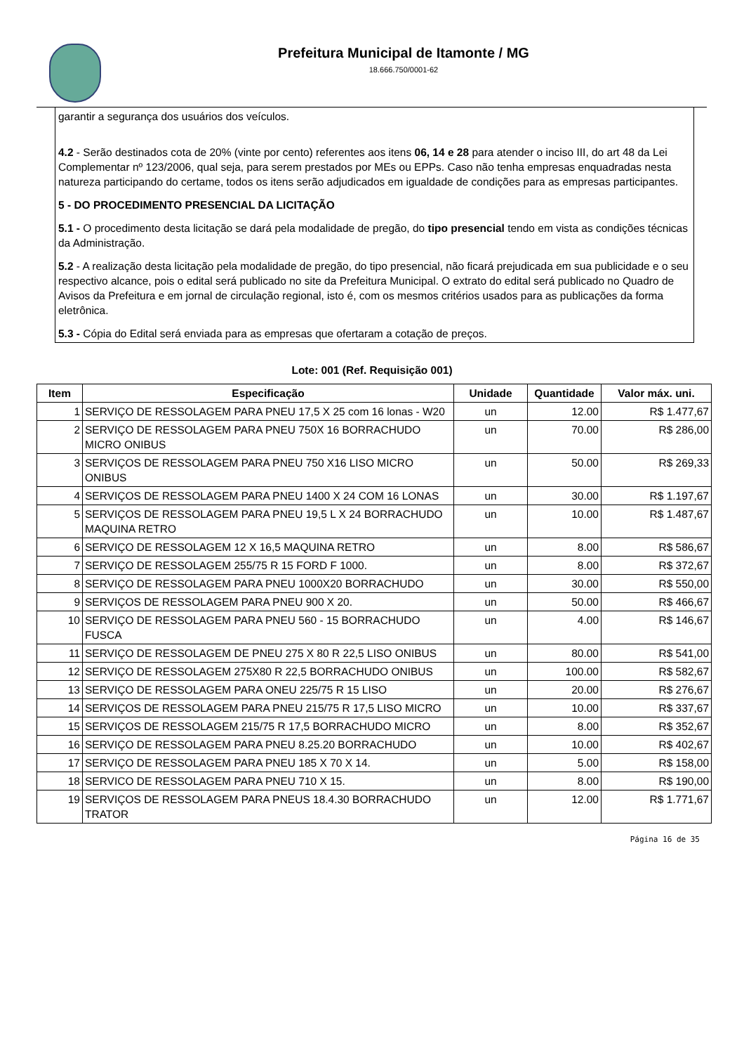Prefeitura Municipal de Itamonte / MG
18.666.750/0001-62
garantir a segurança dos usuários dos veículos.
4.2 - Serão destinados cota de 20% (vinte por cento) referentes aos itens 06, 14 e 28 para atender o inciso III, do art 48 da Lei Complementar nº 123/2006, qual seja, para serem prestados por MEs ou EPPs. Caso não tenha empresas enquadradas nesta natureza participando do certame, todos os itens serão adjudicados em igualdade de condições para as empresas participantes.
5 - DO PROCEDIMENTO PRESENCIAL DA LICITAÇÃO
5.1 - O procedimento desta licitação se dará pela modalidade de pregão, do tipo presencial tendo em vista as condições técnicas da Administração.
5.2 - A realização desta licitação pela modalidade de pregão, do tipo presencial, não ficará prejudicada em sua publicidade e o seu respectivo alcance, pois o edital será publicado no site da Prefeitura Municipal. O extrato do edital será publicado no Quadro de Avisos da Prefeitura e em jornal de circulação regional, isto é, com os mesmos critérios usados para as publicações da forma eletrônica.
5.3 - Cópia do Edital será enviada para as empresas que ofertaram a cotação de preços.
Lote: 001 (Ref. Requisição 001)
| Item | Especificação | Unidade | Quantidade | Valor máx. uni. |
| --- | --- | --- | --- | --- |
| 1 | SERVIÇO DE RESSOLAGEM PARA PNEU 17,5 X 25 com 16 lonas - W20 | un | 12.00 | R$ 1.477,67 |
| 2 | SERVIÇO DE RESSOLAGEM PARA PNEU 750X 16 BORRACHUDO MICRO ONIBUS | un | 70.00 | R$ 286,00 |
| 3 | SERVIÇOS DE RESSOLAGEM PARA PNEU 750 X16 LISO MICRO ONIBUS | un | 50.00 | R$ 269,33 |
| 4 | SERVIÇOS DE RESSOLAGEM PARA PNEU 1400 X 24 COM 16 LONAS | un | 30.00 | R$ 1.197,67 |
| 5 | SERVIÇOS DE RESSOLAGEM PARA PNEU 19,5 L X 24 BORRACHUDO MAQUINA RETRO | un | 10.00 | R$ 1.487,67 |
| 6 | SERVIÇO DE RESSOLAGEM 12 X 16,5 MAQUINA RETRO | un | 8.00 | R$ 586,67 |
| 7 | SERVIÇO DE RESSOLAGEM 255/75 R 15 FORD F 1000. | un | 8.00 | R$ 372,67 |
| 8 | SERVIÇO DE RESSOLAGEM PARA PNEU 1000X20 BORRACHUDO | un | 30.00 | R$ 550,00 |
| 9 | SERVIÇOS DE RESSOLAGEM PARA PNEU 900 X 20. | un | 50.00 | R$ 466,67 |
| 10 | SERVIÇO DE RESSOLAGEM PARA PNEU 560 - 15 BORRACHUDO FUSCA | un | 4.00 | R$ 146,67 |
| 11 | SERVIÇO DE RESSOLAGEM DE PNEU 275 X 80 R 22,5 LISO ONIBUS | un | 80.00 | R$ 541,00 |
| 12 | SERVIÇO DE RESSOLAGEM 275X80 R 22,5 BORRACHUDO ONIBUS | un | 100.00 | R$ 582,67 |
| 13 | SERVIÇO DE RESSOLAGEM PARA ONEU 225/75 R 15 LISO | un | 20.00 | R$ 276,67 |
| 14 | SERVIÇOS DE RESSOLAGEM PARA PNEU 215/75 R 17,5 LISO MICRO | un | 10.00 | R$ 337,67 |
| 15 | SERVIÇOS DE RESSOLAGEM 215/75 R 17,5 BORRACHUDO MICRO | un | 8.00 | R$ 352,67 |
| 16 | SERVIÇO DE RESSOLAGEM PARA PNEU 8.25.20 BORRACHUDO | un | 10.00 | R$ 402,67 |
| 17 | SERVIÇO DE RESSOLAGEM PARA PNEU 185 X 70 X 14. | un | 5.00 | R$ 158,00 |
| 18 | SERVICO DE RESSOLAGEM PARA PNEU 710 X 15. | un | 8.00 | R$ 190,00 |
| 19 | SERVIÇOS DE RESSOLAGEM PARA PNEUS 18.4.30 BORRACHUDO TRATOR | un | 12.00 | R$ 1.771,67 |
Página 16 de 35